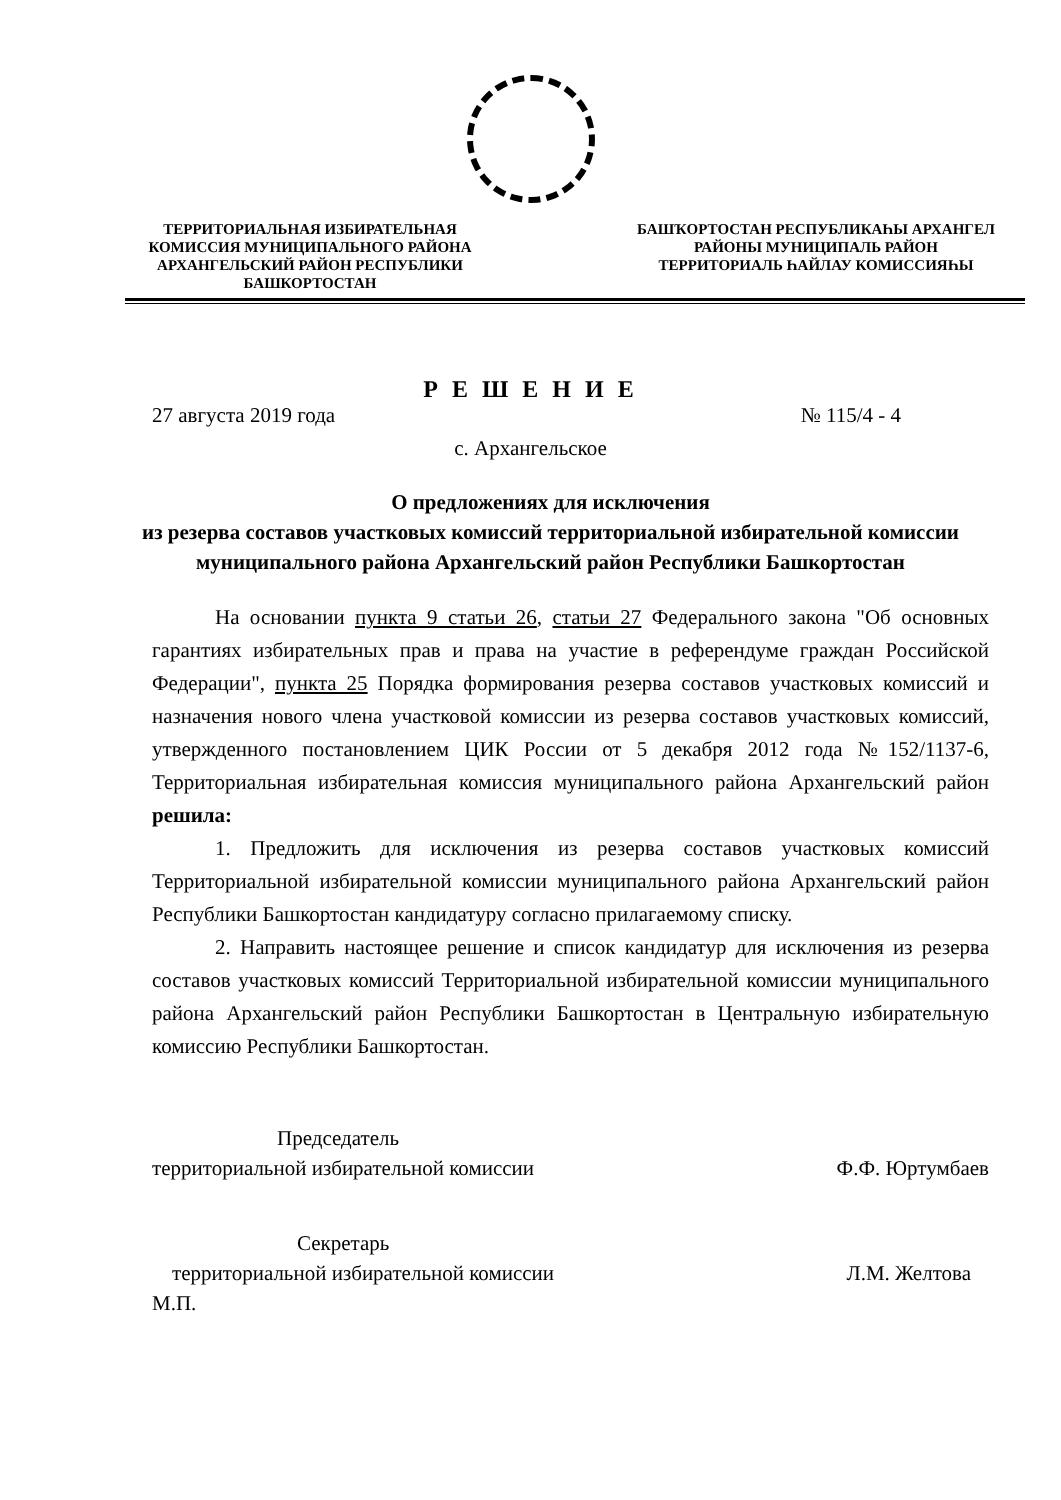ТЕРРИТОРИАЛЬНАЯ ИЗБИРАТЕЛЬНАЯ КОМИССИЯ МУНИЦИПАЛЬНОГО РАЙОНА АРХАНГЕЛЬСКИЙ РАЙОН РЕСПУБЛИКИ БАШКОРТОСТАН
БАШҠОРТОСТАН РЕСПУБЛИКАҺЫ АРХАНГЕЛ РАЙОНЫ МУНИЦИПАЛЬ РАЙОН ТЕРРИТОРИАЛЬ ҺАЙЛАУ КОМИССИЯҺЫ
Р Е Ш Е Н И Е
27 августа 2019 года № 115/4 - 4
с. Архангельское
О предложениях для исключения
из резерва составов участковых комиссий территориальной избирательной комиссии муниципального района Архангельский район Республики Башкортостан
На основании пункта 9 статьи 26, статьи 27 Федерального закона "Об основных гарантиях избирательных прав и права на участие в референдуме граждан Российской Федерации", пункта 25 Порядка формирования резерва составов участковых комиссий и назначения нового члена участковой комиссии из резерва составов участковых комиссий, утвержденного постановлением ЦИК России от 5 декабря 2012 года №152/1137-6, Территориальная избирательная комиссия муниципального района Архангельский район решила:
1. Предложить для исключения из резерва составов участковых комиссий Территориальной избирательной комиссии муниципального района Архангельский район Республики Башкортостан кандидатуру согласно прилагаемому списку.
2. Направить настоящее решение и список кандидатур для исключения из резерва составов участковых комиссий Территориальной избирательной комиссии муниципального района Архангельский район Республики Башкортостан в Центральную избирательную комиссию Республики Башкортостан.
Председатель
территориальной избирательной комиссии
Ф.Ф. Юртумбаев
Секретарь
территориальной избирательной комиссии
М.П.
Л.М. Желтова